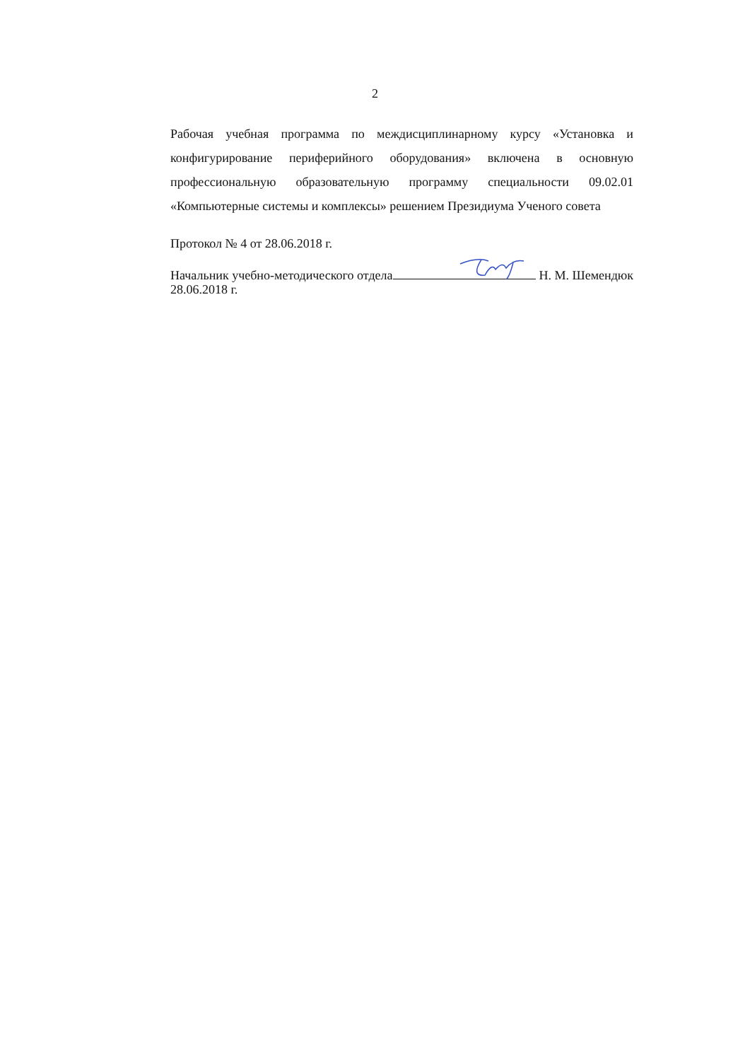2
Рабочая учебная программа по междисциплинарному курсу «Установка и конфигурирование периферийного оборудования» включена в основную профессиональную образовательную программу специальности 09.02.01 «Компьютерные системы и комплексы» решением Президиума Ученого совета
Протокол № 4 от 28.06.2018 г.
Начальник учебно-методического отдела Н. М. Шемендюк
28.06.2018 г.